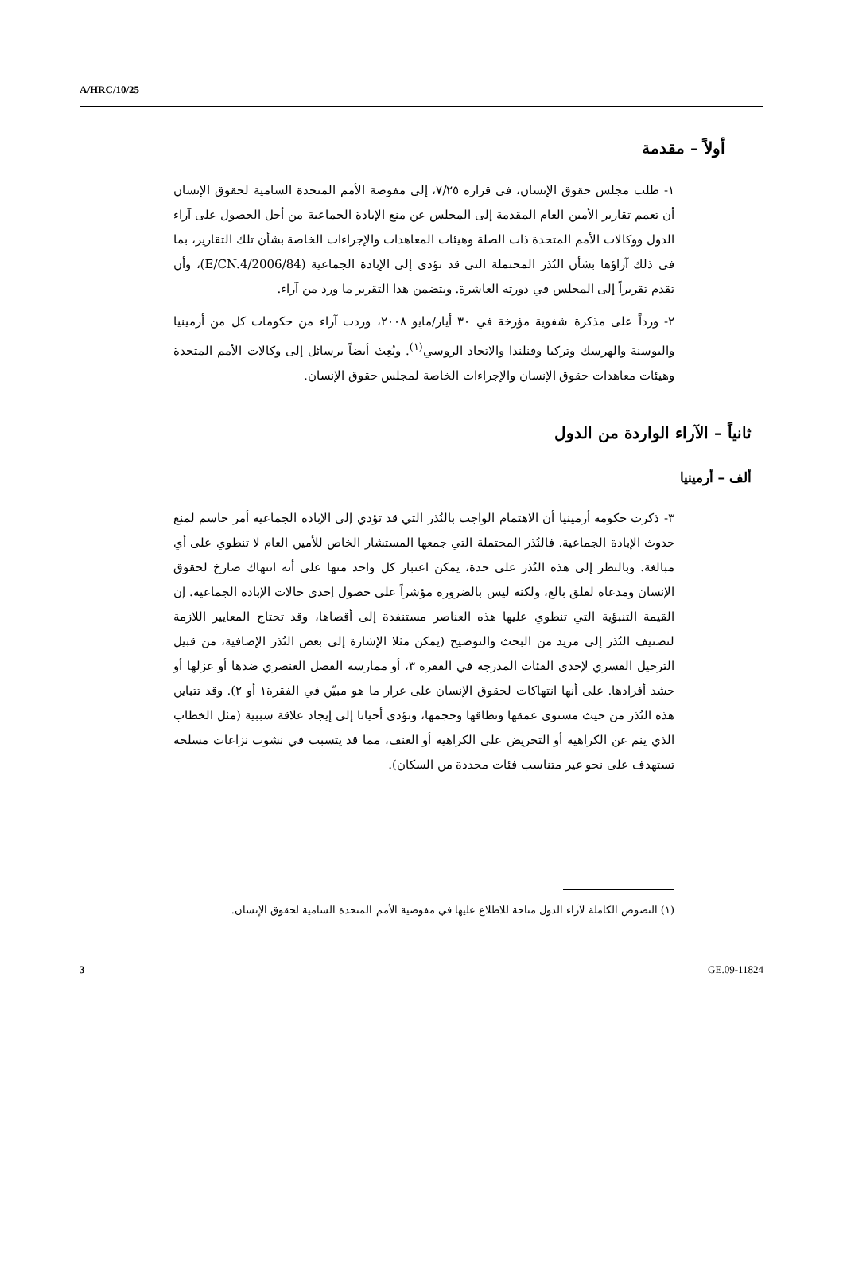A/HRC/10/25
أولاً – مقدمة
١- طلب مجلس حقوق الإنسان، في قراره ٧/٢٥، إلى مفوضة الأمم المتحدة السامية لحقوق الإنسان أن تعمم تقارير الأمين العام المقدمة إلى المجلس عن منع الإبادة الجماعية من أجل الحصول على آراء الدول ووكالات الأمم المتحدة ذات الصلة وهيئات المعاهدات والإجراءات الخاصة بشأن تلك التقارير، بما في ذلك آراؤها بشأن النُذر المحتملة التي قد تؤدي إلى الإبادة الجماعية (E/CN.4/2006/84)، وأن تقدم تقريراً إلى المجلس في دورته العاشرة. ويتضمن هذا التقرير ما ورد من آراء.
٢- ورداً على مذكرة شفوية مؤرخة في ٣٠ أيار/مايو ٢٠٠٨، وردت آراء من حكومات كل من أرمينيا والبوسنة والهرسك وتركيا وفنلندا والاتحاد الروسي<sup>(١)</sup>. وبُعِث أيضاً برسائل إلى وكالات الأمم المتحدة وهيئات معاهدات حقوق الإنسان والإجراءات الخاصة لمجلس حقوق الإنسان.
ثانياً – الآراء الواردة من الدول
ألف – أرمينيا
٣- ذكرت حكومة أرمينيا أن الاهتمام الواجب بالنُذر التي قد تؤدي إلى الإبادة الجماعية أمر حاسم لمنع حدوث الإبادة الجماعية. فالنُذر المحتملة التي جمعها المستشار الخاص للأمين العام لا تنطوي على أي مبالغة. وبالنظر إلى هذه النُذر على حدة، يمكن اعتبار كل واحد منها على أنه انتهاك صارخ لحقوق الإنسان ومدعاة لقلق بالغ، ولكنه ليس بالضرورة مؤشراً على حصول إحدى حالات الإبادة الجماعية. إن القيمة التنبؤية التي تنطوي عليها هذه العناصر مستنفدة إلى أقصاها، وقد تحتاج المعايير اللازمة لتصنيف النُذر إلى مزيد من البحث والتوضيح (يمكن مثلا الإشارة إلى بعض النُذر الإضافية، من قبيل الترحيل القسري لإحدى الفئات المدرجة في الفقرة ٣، أو ممارسة الفصل العنصري ضدها أو عزلها أو حشد أفرادها. على أنها انتهاكات لحقوق الإنسان على غرار ما هو مبيّن في الفقرة١ أو ٢). وقد تتباين هذه النُذر من حيث مستوى عمقها ونطاقها وحجمها، وتؤدي أحيانا إلى إيجاد علاقة سببية (مثل الخطاب الذي ينم عن الكراهية أو التحريض على الكراهية أو العنف، مما قد يتسبب في نشوب نزاعات مسلحة تستهدف على نحو غير متناسب فئات محددة من السكان).
(١) النصوص الكاملة لآراء الدول متاحة للاطلاع عليها في مفوضية الأمم المتحدة السامية لحقوق الإنسان.
3 GE.09-11824